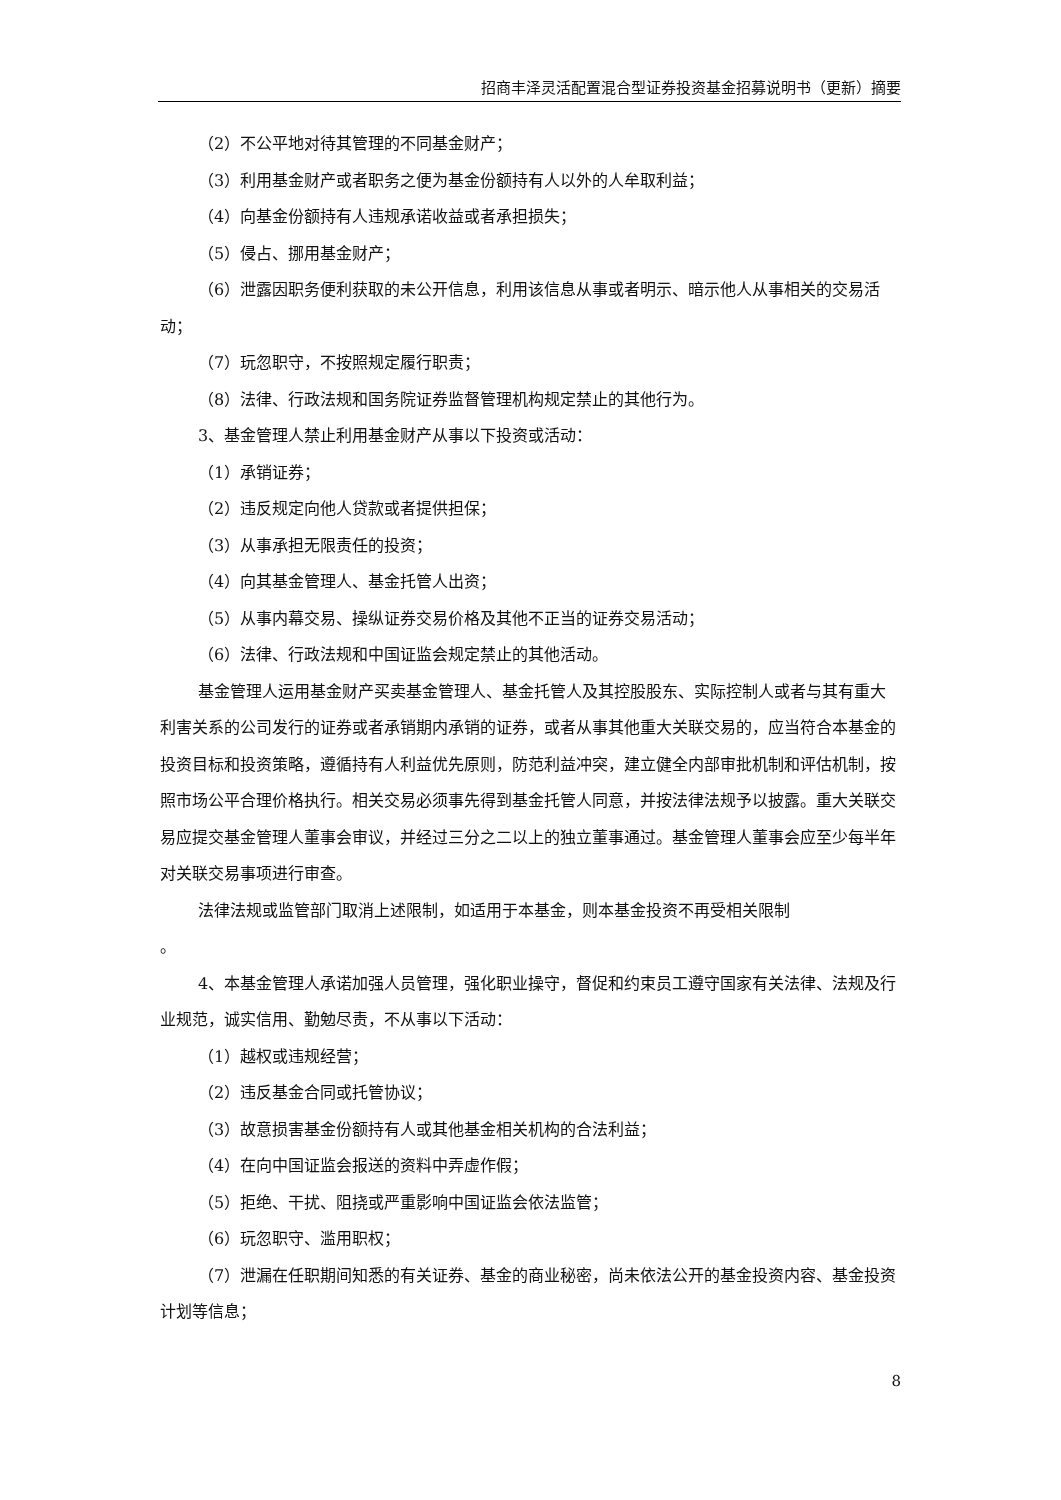招商丰泽灵活配置混合型证券投资基金招募说明书（更新）摘要
（2）不公平地对待其管理的不同基金财产；
（3）利用基金财产或者职务之便为基金份额持有人以外的人牟取利益；
（4）向基金份额持有人违规承诺收益或者承担损失；
（5）侵占、挪用基金财产；
（6）泄露因职务便利获取的未公开信息，利用该信息从事或者明示、暗示他人从事相关的交易活动；
（7）玩忽职守，不按照规定履行职责；
（8）法律、行政法规和国务院证券监督管理机构规定禁止的其他行为。
3、基金管理人禁止利用基金财产从事以下投资或活动：
（1）承销证券；
（2）违反规定向他人贷款或者提供担保；
（3）从事承担无限责任的投资；
（4）向其基金管理人、基金托管人出资；
（5）从事内幕交易、操纵证券交易价格及其他不正当的证券交易活动；
（6）法律、行政法规和中国证监会规定禁止的其他活动。
基金管理人运用基金财产买卖基金管理人、基金托管人及其控股股东、实际控制人或者与其有重大利害关系的公司发行的证券或者承销期内承销的证券，或者从事其他重大关联交易的，应当符合本基金的投资目标和投资策略，遵循持有人利益优先原则，防范利益冲突，建立健全内部审批机制和评估机制，按照市场公平合理价格执行。相关交易必须事先得到基金托管人同意，并按法律法规予以披露。重大关联交易应提交基金管理人董事会审议，并经过三分之二以上的独立董事通过。基金管理人董事会应至少每半年对关联交易事项进行审查。
法律法规或监管部门取消上述限制，如适用于本基金，则本基金投资不再受相关限制
。
4、本基金管理人承诺加强人员管理，强化职业操守，督促和约束员工遵守国家有关法律、法规及行业规范，诚实信用、勤勉尽责，不从事以下活动：
（1）越权或违规经营；
（2）违反基金合同或托管协议；
（3）故意损害基金份额持有人或其他基金相关机构的合法利益；
（4）在向中国证监会报送的资料中弄虚作假；
（5）拒绝、干扰、阻挠或严重影响中国证监会依法监管；
（6）玩忽职守、滥用职权；
（7）泄漏在任职期间知悉的有关证券、基金的商业秘密，尚未依法公开的基金投资内容、基金投资计划等信息；
8